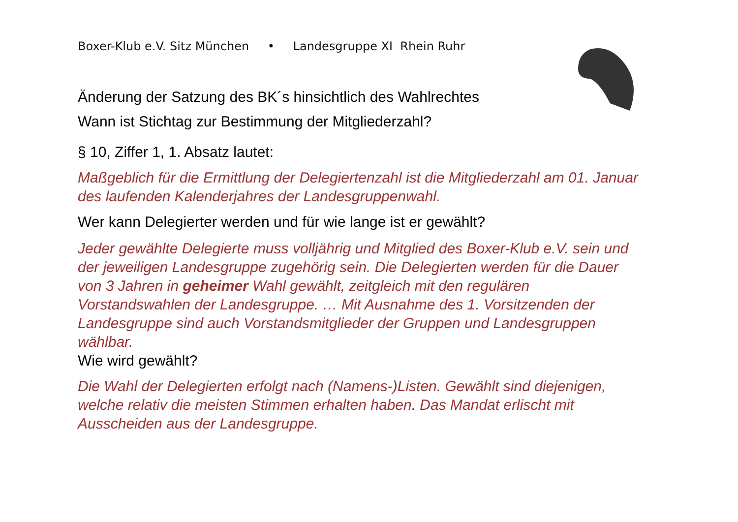Boxer-Klub e.V. Sitz München • Landesgruppe XI Rhein Ruhr
Änderung der Satzung des BK´s hinsichtlich des Wahlrechtes
Wann ist Stichtag zur Bestimmung der Mitgliederzahl?
§ 10, Ziffer 1, 1. Absatz lautet:
Maßgeblich für die Ermittlung der Delegiertenzahl ist die Mitgliederzahl am 01. Januar des laufenden Kalenderjahres der Landesgruppenwahl.
Wer kann Delegierter werden und für wie lange ist er gewählt?
Jeder gewählte Delegierte muss volljährig und Mitglied des Boxer-Klub e.V. sein und der jeweiligen Landesgruppe zugehörig sein. Die Delegierten werden für die Dauer von 3 Jahren in geheimer Wahl gewählt, zeitgleich mit den regulären Vorstandswahlen der Landesgruppe. … Mit Ausnahme des 1. Vorsitzenden der Landesgruppe sind auch Vorstandsmitglieder der Gruppen und Landesgruppen wählbar.
Wie wird gewählt?
Die Wahl der Delegierten erfolgt nach (Namens-)Listen. Gewählt sind diejenigen, welche relativ die meisten Stimmen erhalten haben. Das Mandat erlischt mit Ausscheiden aus der Landesgruppe.